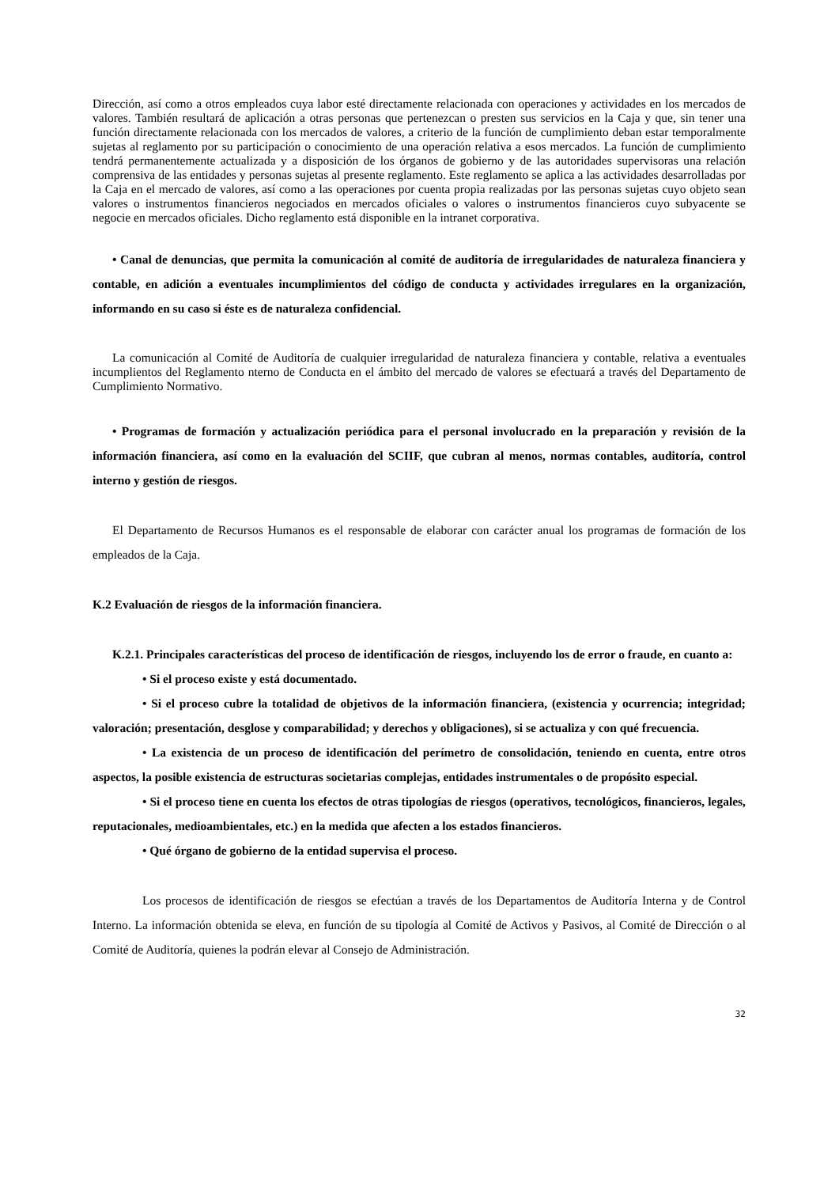Dirección, así como a otros empleados cuya labor esté directamente relacionada con operaciones y actividades en los mercados de valores. También resultará de aplicación a otras personas que pertenezcan o presten sus servicios en la Caja y que, sin tener una función directamente relacionada con los mercados de valores, a criterio de la función de cumplimiento deban estar temporalmente sujetas al reglamento por su participación o conocimiento de una operación relativa a esos mercados. La función de cumplimiento tendrá permanentemente actualizada y a disposición de los órganos de gobierno y de las autoridades supervisoras una relación comprensiva de las entidades y personas sujetas al presente reglamento. Este reglamento se aplica a las actividades desarrolladas por la Caja en el mercado de valores, así como a las operaciones por cuenta propia realizadas por las personas sujetas cuyo objeto sean valores o instrumentos financieros negociados en mercados oficiales o valores o instrumentos financieros cuyo subyacente se negocie en mercados oficiales. Dicho reglamento está disponible en la intranet corporativa.
• Canal de denuncias, que permita la comunicación al comité de auditoría de irregularidades de naturaleza financiera y contable, en adición a eventuales incumplimientos del código de conducta y actividades irregulares en la organización, informando en su caso si éste es de naturaleza confidencial.
La comunicación al Comité de Auditoría de cualquier irregularidad de naturaleza financiera y contable, relativa a eventuales incumplientos del Reglamento nterno de Conducta en el ámbito del mercado de valores se efectuará a través del Departamento de Cumplimiento Normativo.
• Programas de formación y actualización periódica para el personal involucrado en la preparación y revisión de la información financiera, así como en la evaluación del SCIIF, que cubran al menos, normas contables, auditoría, control interno y gestión de riesgos.
El Departamento de Recursos Humanos es el responsable de elaborar con carácter anual los programas de formación de los empleados de la Caja.
K.2 Evaluación de riesgos de la información financiera.
K.2.1. Principales características del proceso de identificación de riesgos, incluyendo los de error o fraude, en cuanto a:
• Si el proceso existe y está documentado.
• Si el proceso cubre la totalidad de objetivos de la información financiera, (existencia y ocurrencia; integridad; valoración; presentación, desglose y comparabilidad; y derechos y obligaciones), si se actualiza y con qué frecuencia.
• La existencia de un proceso de identificación del perímetro de consolidación, teniendo en cuenta, entre otros aspectos, la posible existencia de estructuras societarias complejas, entidades instrumentales o de propósito especial.
• Si el proceso tiene en cuenta los efectos de otras tipologías de riesgos (operativos, tecnológicos, financieros, legales, reputacionales, medioambientales, etc.) en la medida que afecten a los estados financieros.
• Qué órgano de gobierno de la entidad supervisa el proceso.
Los procesos de identificación de riesgos se efectúan a través de los Departamentos de Auditoría Interna y de Control Interno. La información obtenida se eleva, en función de su tipología al Comité de Activos y Pasivos, al Comité de Dirección o al Comité de Auditoría, quienes la podrán elevar al Consejo de Administración.
32